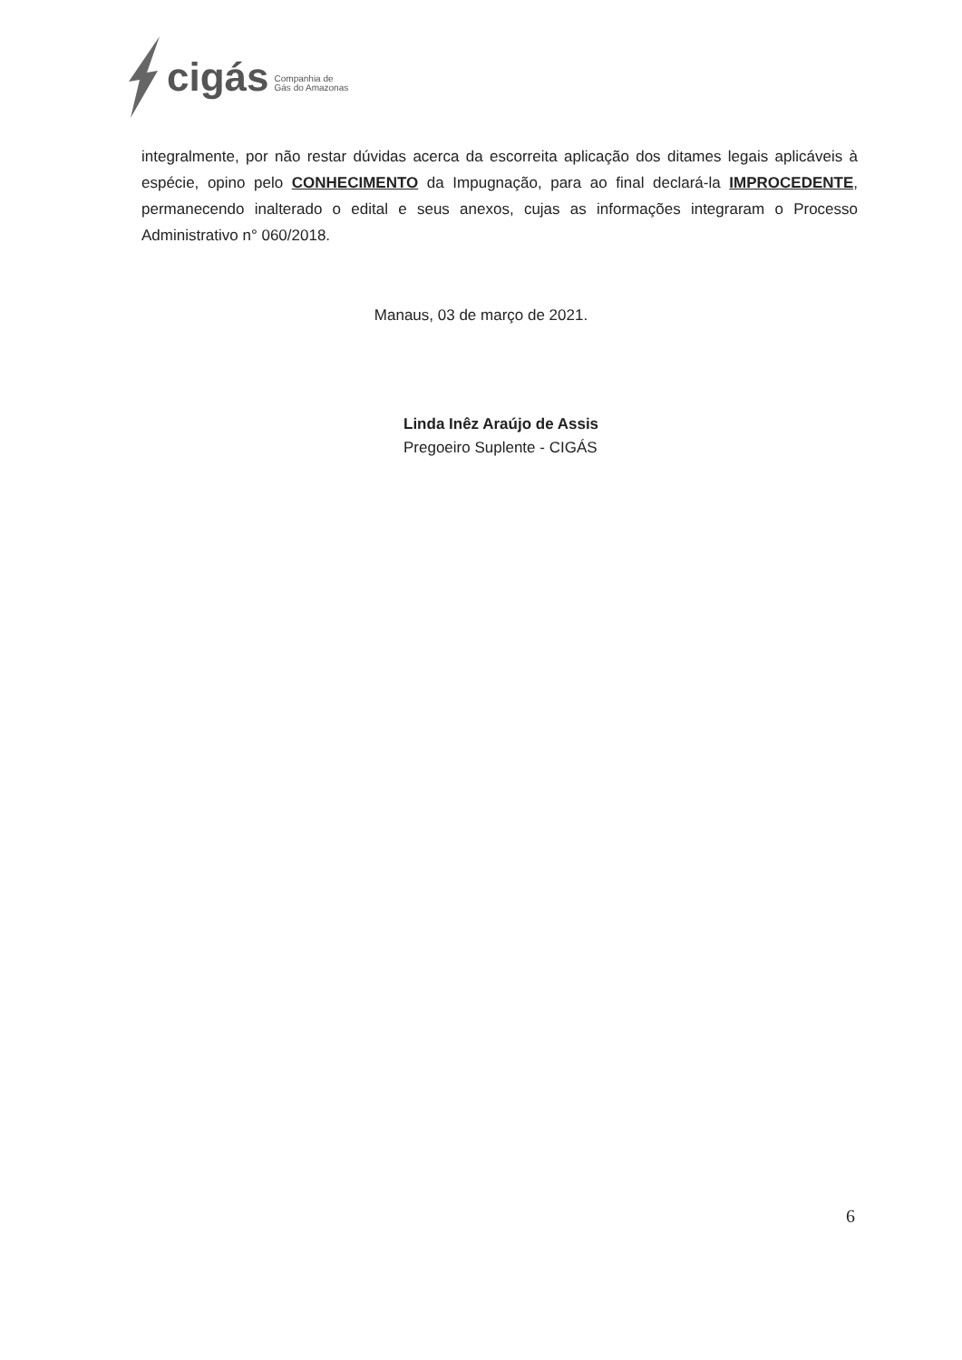cigás
Companhia de
Gás do Amazonas
integralmente, por não restar dúvidas acerca da escorreita aplicação dos ditames legais aplicáveis à espécie, opino pelo CONHECIMENTO da Impugnação, para ao final declará-la IMPROCEDENTE, permanecendo inalterado o edital e seus anexos, cujas as informações integraram o Processo Administrativo n° 060/2018.
Manaus, 03 de março de 2021.
Linda Inêz Araújo de Assis
Pregoeiro Suplente - CIGÁS
6